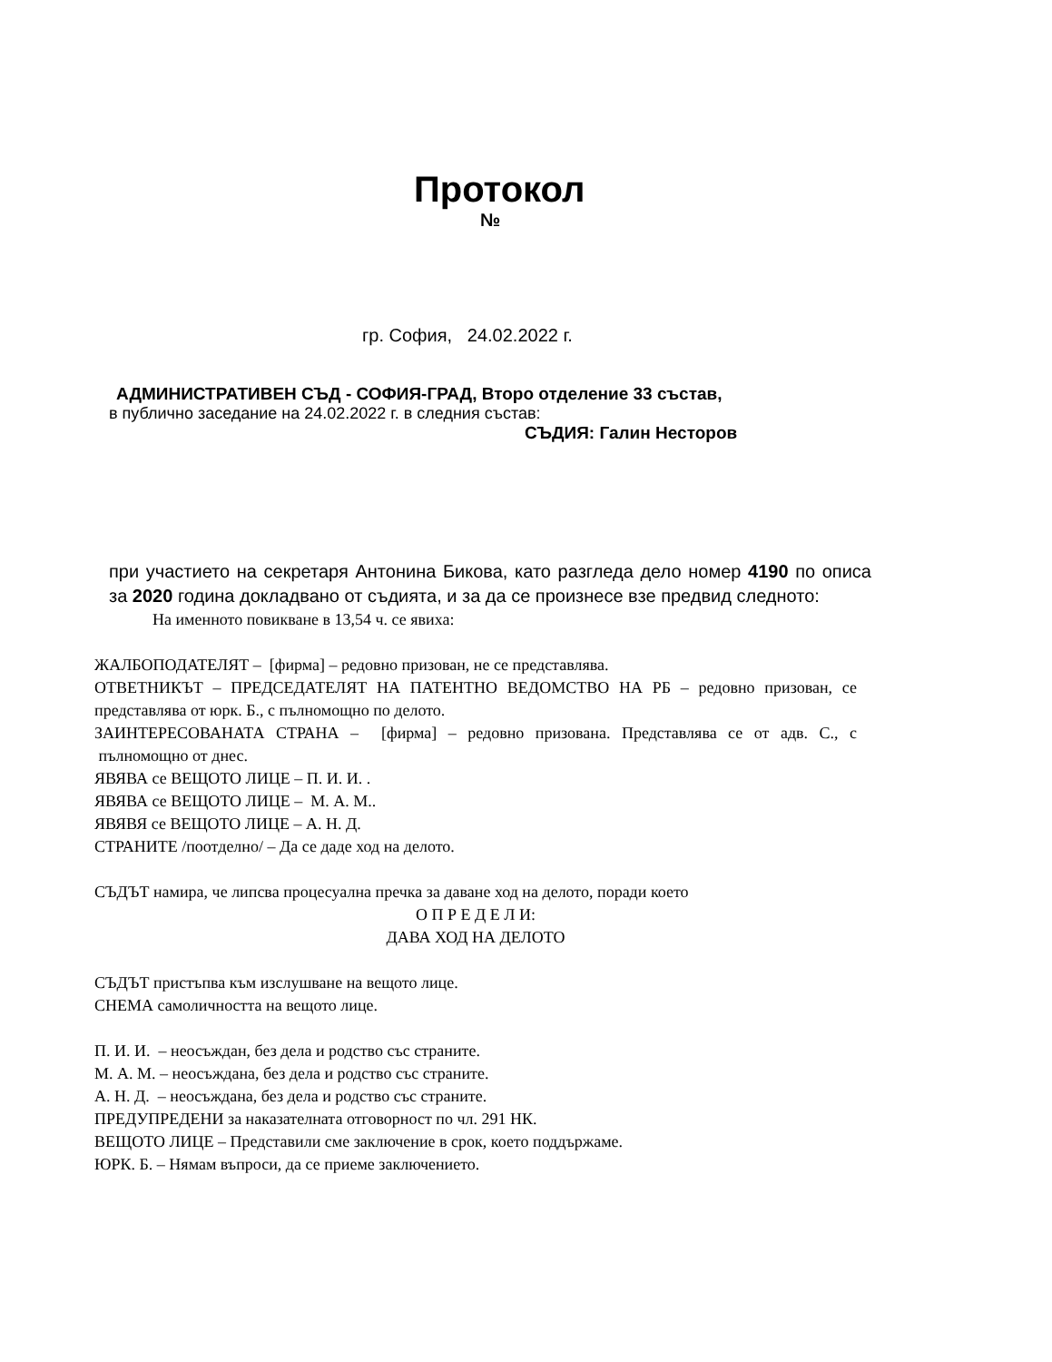Протокол
№
гр. София, 24.02.2022 г.
АДМИНИСТРАТИВЕН СЪД - СОФИЯ-ГРАД, Второ отделение 33 състав,
в публично заседание на 24.02.2022 г. в следния състав:
СЪДИЯ: Галин Несторов
при участието на секретаря Антонина Бикова, като разгледа дело номер 4190 по описа за 2020 година докладвано от съдията, и за да се произнесе взе предвид следното:
На именното повикване в 13,54 ч. се явиха:
ЖАЛБОПОДАТЕЛЯТ – [фирма] – редовно призован, не се представлява.
ОТВЕТНИКЪТ – ПРЕДСЕДАТЕЛЯТ НА ПАТЕНТНО ВЕДОМСТВО НА РБ – редовно призован, се представлява от юрк. Б., с пълномощно по делото.
ЗАИНТЕРЕСОВАНАТА СТРАНА – [фирма] – редовно призована. Представлява се от адв. С., с пълномощно от днес.
ЯВЯВА се ВЕЩОТО ЛИЦЕ – П. И. И. .
ЯВЯВА се ВЕЩОТО ЛИЦЕ – М. А. М..
ЯВЯВЯ се ВЕЩОТО ЛИЦЕ – А. Н. Д.
СТРАНИТЕ /поотделно/ – Да се даде ход на делото.
СЪДЪТ намира, че липсва процесуална пречка за даване ход на делото, поради което
О П Р Е Д Е Л И:
ДАВА ХОД НА ДЕЛОТО
СЪДЪТ пристъпва към изслушване на вещото лице.
СНЕМА самоличността на вещото лице.
П. И. И. – неосъждан, без дела и родство със страните.
М. А. М. – неосъждана, без дела и родство със страните.
А. Н. Д. – неосъждана, без дела и родство със страните.
ПРЕДУПРЕДЕНИ за наказателната отговорност по чл. 291 НК.
ВЕЩОТО ЛИЦЕ – Представили сме заключение в срок, което поддържаме.
ЮРК. Б. – Нямам въпроси, да се приеме заключението.